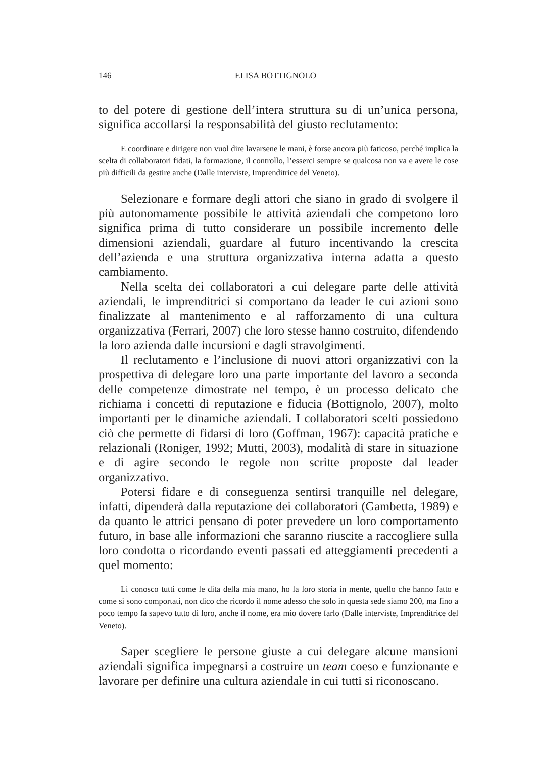146 ELISA BOTTIGNOLO
to del potere di gestione dell’intera struttura su di un’unica persona, significa accollarsi la responsabilità del giusto reclutamento:
E coordinare e dirigere non vuol dire lavarsene le mani, è forse ancora più faticoso, perché implica la scelta di collaboratori fidati, la formazione, il controllo, l’esserci sempre se qualcosa non va e avere le cose più difficili da gestire anche (Dalle interviste, Imprenditrice del Veneto).
Selezionare e formare degli attori che siano in grado di svolgere il più autonomamente possibile le attività aziendali che competono loro significa prima di tutto considerare un possibile incremento delle dimensioni aziendali, guardare al futuro incentivando la crescita dell’azienda e una struttura organizzativa interna adatta a questo cambiamento.
Nella scelta dei collaboratori a cui delegare parte delle attività aziendali, le imprenditrici si comportano da leader le cui azioni sono finalizzate al mantenimento e al rafforzamento di una cultura organizzativa (Ferrari, 2007) che loro stesse hanno costruito, difendendo la loro azienda dalle incursioni e dagli stravolgimenti.
Il reclutamento e l’inclusione di nuovi attori organizzativi con la prospettiva di delegare loro una parte importante del lavoro a seconda delle competenze dimostrate nel tempo, è un processo delicato che richiama i concetti di reputazione e fiducia (Bottignolo, 2007), molto importanti per le dinamiche aziendali. I collaboratori scelti possiedono ciò che permette di fidarsi di loro (Goffman, 1967): capacità pratiche e relazionali (Roniger, 1992; Mutti, 2003), modalità di stare in situazione e di agire secondo le regole non scritte proposte dal leader organizzativo.
Potersi fidare e di conseguenza sentirsi tranquille nel delegare, infatti, dipenderà dalla reputazione dei collaboratori (Gambetta, 1989) e da quanto le attrici pensano di poter prevedere un loro comportamento futuro, in base alle informazioni che saranno riuscite a raccogliere sulla loro condotta o ricordando eventi passati ed atteggiamenti precedenti a quel momento:
Li conosco tutti come le dita della mia mano, ho la loro storia in mente, quello che hanno fatto e come si sono comportati, non dico che ricordo il nome adesso che solo in questa sede siamo 200, ma fino a poco tempo fa sapevo tutto di loro, anche il nome, era mio dovere farlo (Dalle interviste, Imprenditrice del Veneto).
Saper scegliere le persone giuste a cui delegare alcune mansioni aziendali significa impegnarsi a costruire un team coeso e funzionante e lavorare per definire una cultura aziendale in cui tutti si riconoscano.